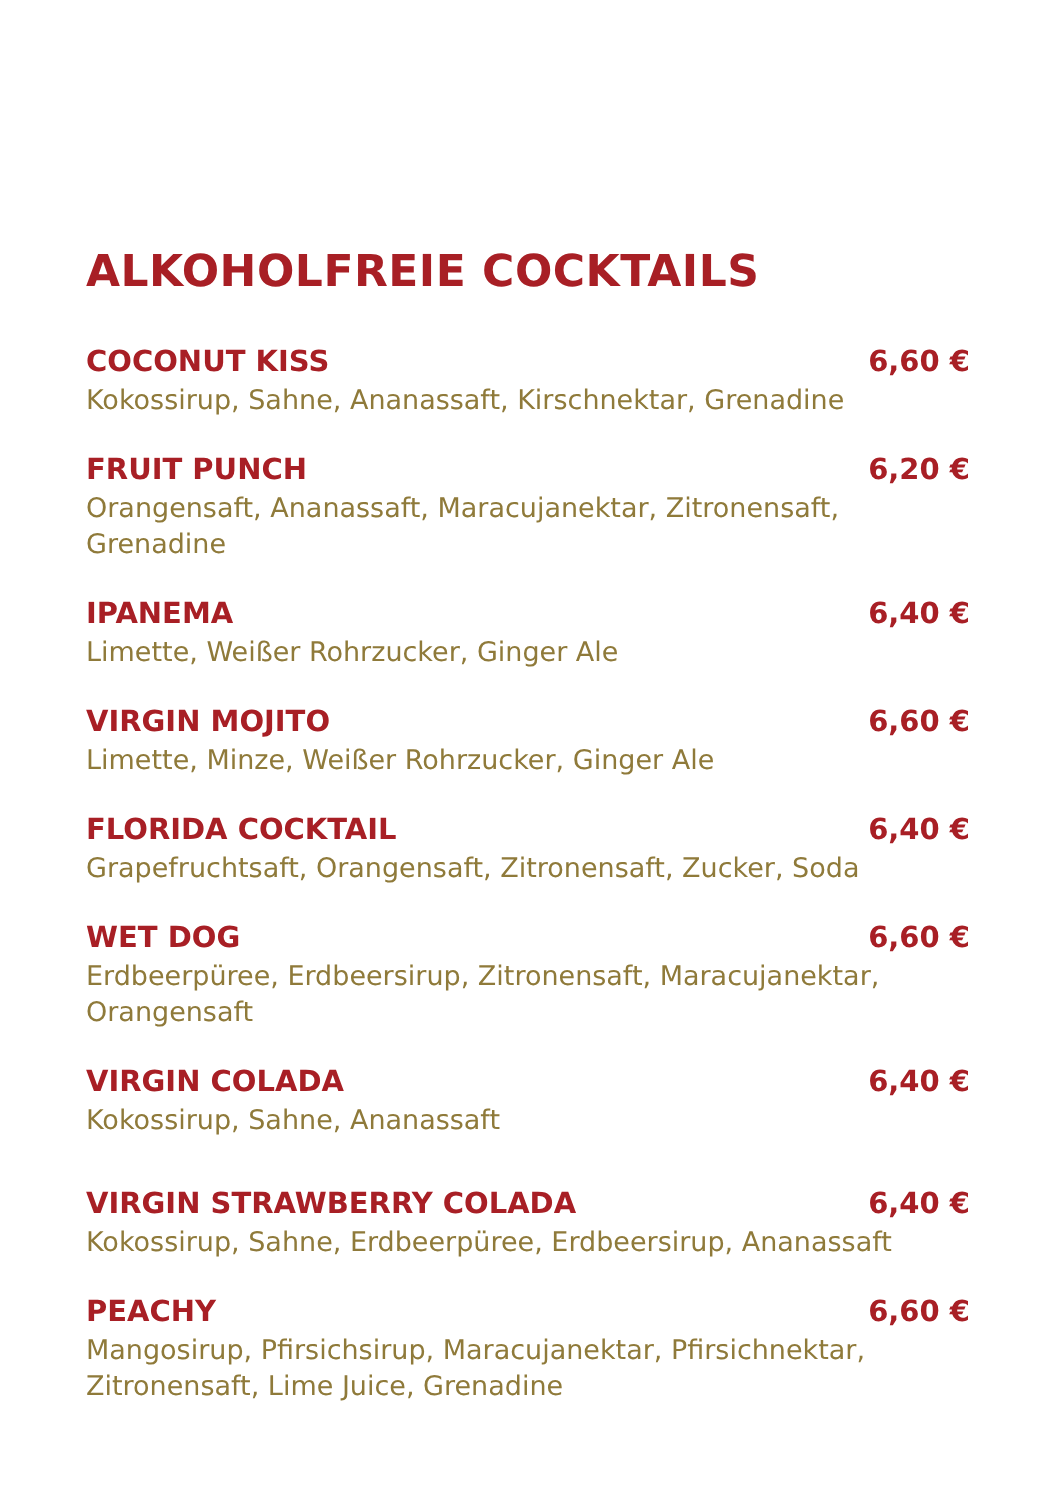ALKOHOLFREIE COCKTAILS
COCONUT KISS 6,60 €
Kokossirup, Sahne, Ananassaft, Kirschnektar, Grenadine
FRUIT PUNCH 6,20 €
Orangensaft, Ananassaft, Maracujanektar, Zitronensaft, Grenadine
IPANEMA 6,40 €
Limette, Weißer Rohrzucker, Ginger Ale
VIRGIN MOJITO 6,60 €
Limette, Minze, Weißer Rohrzucker, Ginger Ale
FLORIDA COCKTAIL 6,40 €
Grapefruchtsaft, Orangensaft, Zitronensaft, Zucker, Soda
WET DOG 6,60 €
Erdbeerpüree, Erdbeersirup, Zitronensaft, Maracujanektar,
Orangensaft
VIRGIN COLADA 6,40 €
Kokossirup, Sahne, Ananassaft
VIRGIN STRAWBERRY COLADA 6,40 €
Kokossirup, Sahne, Erdbeerpüree, Erdbeersirup, Ananassaft
PEACHY 6,60 €
Mangosirup, Pfirsichsirup, Maracujanektar, Pfirsichnektar,
Zitronensaft, Lime Juice, Grenadine